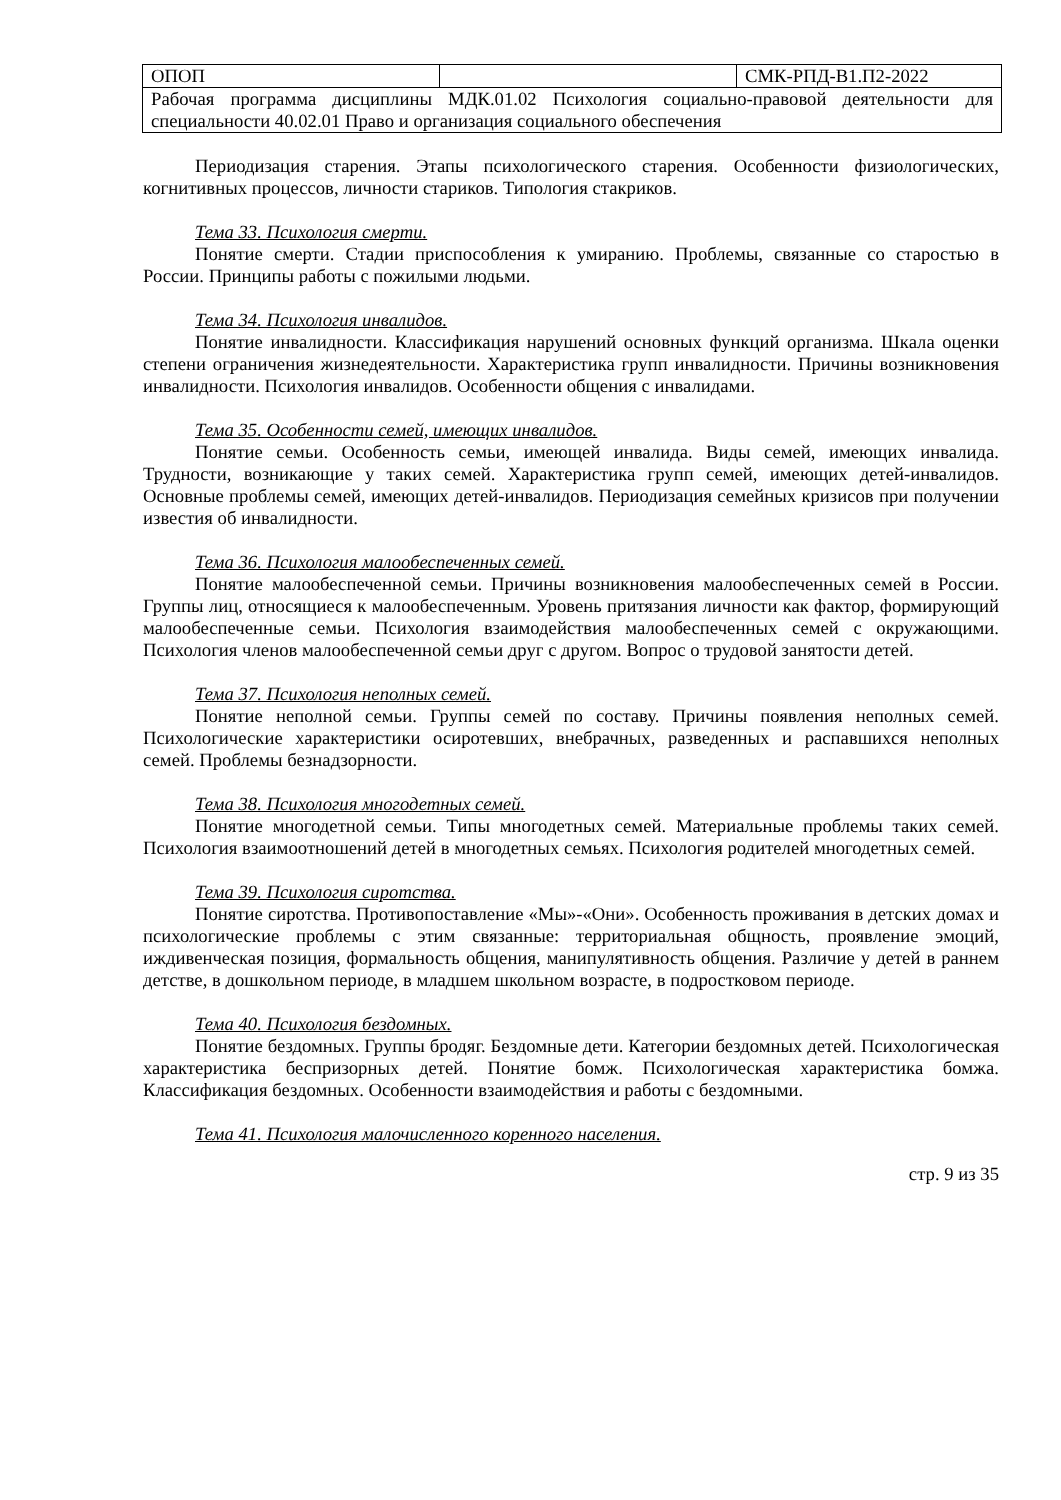| ОПОП | | СМК-РПД-В1.П2-2022 |
| Рабочая программа дисциплины МДК.01.02 Психология социально-правовой деятельности для специальности 40.02.01 Право и организация социального обеспечения | | |
Периодизация старения. Этапы психологического старения. Особенности физиологических, когнитивных процессов, личности стариков. Типология стакриков.
Тема 33. Психология смерти.
Понятие смерти. Стадии приспособления к умиранию. Проблемы, связанные со старостью в России. Принципы работы с пожилыми людьми.
Тема 34. Психология инвалидов.
Понятие инвалидности. Классификация нарушений основных функций организма. Шкала оценки степени ограничения жизнедеятельности. Характеристика групп инвалидности. Причины возникновения инвалидности. Психология инвалидов. Особенности общения с инвалидами.
Тема 35. Особенности семей, имеющих инвалидов.
Понятие семьи. Особенность семьи, имеющей инвалида. Виды семей, имеющих инвалида. Трудности, возникающие у таких семей. Характеристика групп семей, имеющих детей-инвалидов. Основные проблемы семей, имеющих детей-инвалидов. Периодизация семейных кризисов при получении известия об инвалидности.
Тема 36. Психология малообеспеченных семей.
Понятие малообеспеченной семьи. Причины возникновения малообеспеченных семей в России. Группы лиц, относящиеся к малообеспеченным. Уровень притязания личности как фактор, формирующий малообеспеченные семьи. Психология взаимодействия малообеспеченных семей с окружающими. Психология членов малообеспеченной семьи друг с другом. Вопрос о трудовой занятости детей.
Тема 37. Психология неполных семей.
Понятие неполной семьи. Группы семей по составу. Причины появления неполных семей. Психологические характеристики осиротевших, внебрачных, разведенных и распавшихся неполных семей. Проблемы безнадзорности.
Тема 38. Психология многодетных семей.
Понятие многодетной семьи. Типы многодетных семей. Материальные проблемы таких семей. Психология взаимоотношений детей в многодетных семьях. Психология родителей многодетных семей.
Тема 39. Психология сиротства.
Понятие сиротства. Противопоставление «Мы»-«Они». Особенность проживания в детских домах и психологические проблемы с этим связанные: территориальная общность, проявление эмоций, иждивенческая позиция, формальность общения, манипулятивность общения. Различие у детей в раннем детстве, в дошкольном периоде, в младшем школьном возрасте, в подростковом периоде.
Тема 40. Психология бездомных.
Понятие бездомных. Группы бродяг. Бездомные дети. Категории бездомных детей. Психологическая характеристика беспризорных детей. Понятие бомж. Психологическая характеристика бомжа. Классификация бездомных. Особенности взаимодействия и работы с бездомными.
Тема 41. Психология малочисленного коренного населения.
стр. 9 из 35